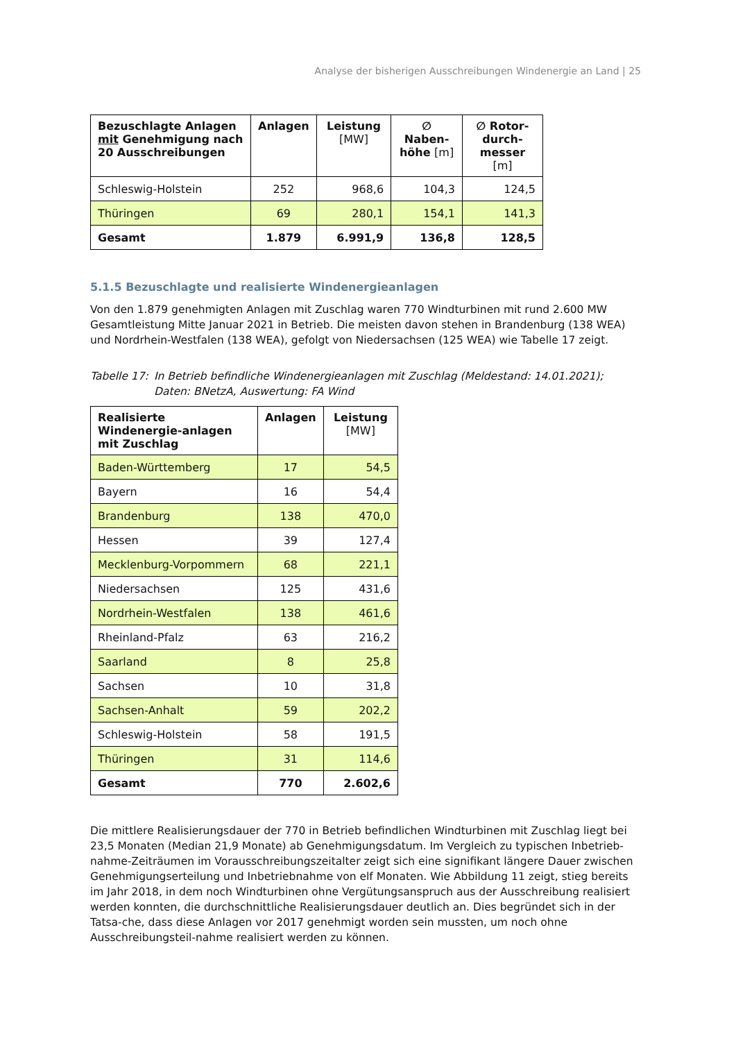Analyse der bisherigen Ausschreibungen Windenergie an Land | 25
| Bezuschlagte Anlagen mit Genehmigung nach 20 Ausschreibungen | Anlagen | Leistung [MW] | ∅ Naben-höhe [m] | ∅ Rotor-durch-messer [m] |
| --- | --- | --- | --- | --- |
| Schleswig-Holstein | 252 | 968,6 | 104,3 | 124,5 |
| Thüringen | 69 | 280,1 | 154,1 | 141,3 |
| Gesamt | 1.879 | 6.991,9 | 136,8 | 128,5 |
5.1.5 Bezuschlagte und realisierte Windenergieanlagen
Von den 1.879 genehmigten Anlagen mit Zuschlag waren 770 Windturbinen mit rund 2.600 MW Gesamtleistung Mitte Januar 2021 in Betrieb. Die meisten davon stehen in Brandenburg (138 WEA) und Nordrhein-Westfalen (138 WEA), gefolgt von Niedersachsen (125 WEA) wie Tabelle 17 zeigt.
Tabelle 17: In Betrieb befindliche Windenergieanlagen mit Zuschlag (Meldestand: 14.01.2021); Daten: BNetzA, Auswertung: FA Wind
| Realisierte Windenergie-anlagen mit Zuschlag | Anlagen | Leistung [MW] |
| --- | --- | --- |
| Baden-Württemberg | 17 | 54,5 |
| Bayern | 16 | 54,4 |
| Brandenburg | 138 | 470,0 |
| Hessen | 39 | 127,4 |
| Mecklenburg-Vorpommern | 68 | 221,1 |
| Niedersachsen | 125 | 431,6 |
| Nordrhein-Westfalen | 138 | 461,6 |
| Rheinland-Pfalz | 63 | 216,2 |
| Saarland | 8 | 25,8 |
| Sachsen | 10 | 31,8 |
| Sachsen-Anhalt | 59 | 202,2 |
| Schleswig-Holstein | 58 | 191,5 |
| Thüringen | 31 | 114,6 |
| Gesamt | 770 | 2.602,6 |
Die mittlere Realisierungsdauer der 770 in Betrieb befindlichen Windturbinen mit Zuschlag liegt bei 23,5 Monaten (Median 21,9 Monate) ab Genehmigungsdatum. Im Vergleich zu typischen Inbetrieb-nahme-Zeiträumen im Vorausschreibungszeitalter zeigt sich eine signifikant längere Dauer zwischen Genehmigungserteilung und Inbetriebnahme von elf Monaten. Wie Abbildung 11 zeigt, stieg bereits im Jahr 2018, in dem noch Windturbinen ohne Vergütungsanspruch aus der Ausschreibung realisiert werden konnten, die durchschnittliche Realisierungsdauer deutlich an. Dies begründet sich in der Tatsa-che, dass diese Anlagen vor 2017 genehmigt worden sein mussten, um noch ohne Ausschreibungsteil-nahme realisiert werden zu können.